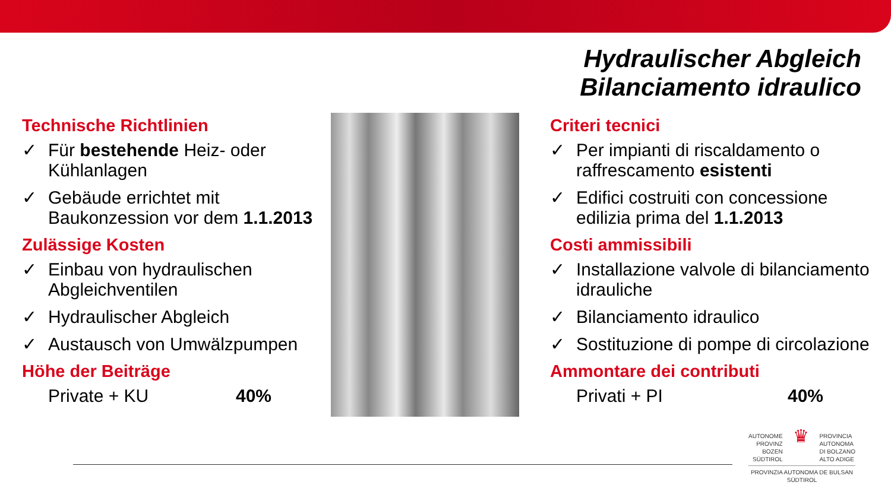Hydraulischer Abgleich
Bilanciamento idraulico
Technische Richtlinien
✓ Für bestehende Heiz- oder Kühlanlagen
✓ Gebäude errichtet mit Baukonzession vor dem 1.1.2013
Zulässige Kosten
✓ Einbau von hydraulischen Abgleichventilen
✓ Hydraulischer Abgleich
✓ Austausch von Umwälzpumpen
Höhe der Beiträge
Private + KU 40%
Criteri tecnici
✓ Per impianti di riscaldamento o raffrescamento esistenti
✓ Edifici costruiti con concessione edilizia prima del 1.1.2013
Costi ammissibili
✓ Installazione valvole di bilanciamento idrauliche
✓ Bilanciamento idraulico
✓ Sostituzione di pompe di circolazione
Ammontare dei contributi
Privati + PI 40%
AUTONOME
PROVINZ
BOZEN
SÜDTIROL
♛
PROVINCIA
AUTONOMA
DI BOLZANO
ALTO ADIGE
PROVINZIA AUTONOMA DE BULSAN
SÜDTIROL